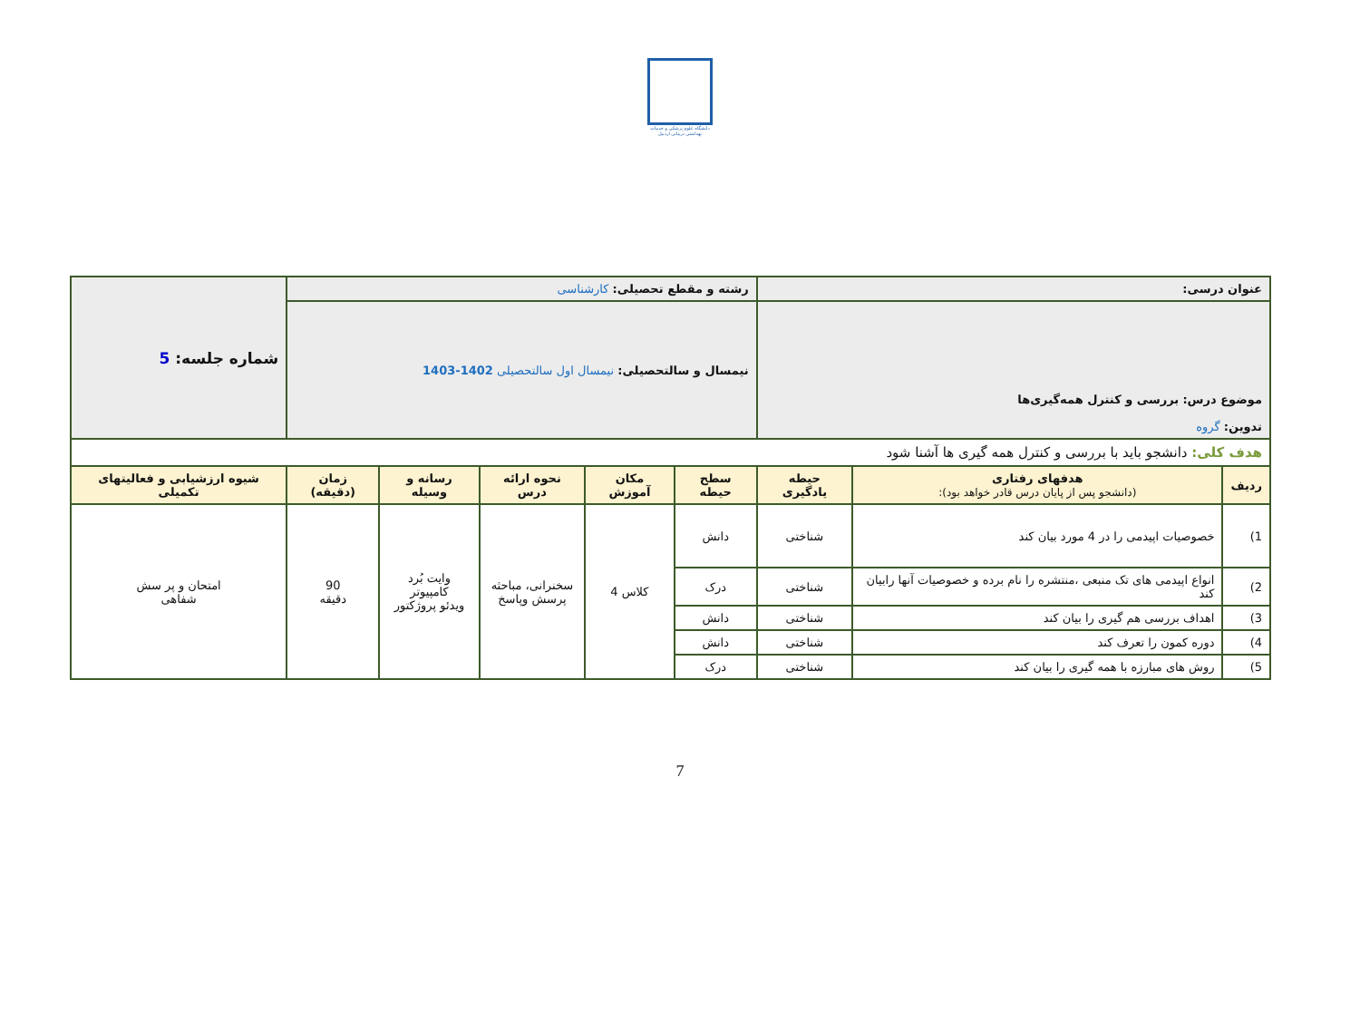دانشگاه علوم پزشکی و خدمات بهداشتی درمانی اردبیل
| عنوان درسی: | | | رشته و مقطع تحصیلی: کارشناسی | | | | | شماره جلسه: 5 |
| موضوع درس: بررسی و کنترل همه‌گیری‌ها تدوین: گروه | | | نیمسال و سالتحصیلی: نیمسال اول سالتحصیلی 1402-1403 | | | | | |
| هدف کلی: دانشجو باید با بررسی و کنترل همه گیری ها آشنا شود | | | | | | | | |
| ردیف | هدفهای رفتاری (دانشجو پس از پایان درس قادر خواهد بود): | حیطه یادگیری | سطح حیطه | مکان آموزش | نحوه ارائه درس | رسانه و وسیله | زمان (دقیقه) | شیوه ارزشیابی و فعالیتهای تکمیلی |
| 1) | خصوصیات اپیدمی را در 4 مورد بیان کند | شناختی | دانش | کلاس 4 | سخنرانی، مباحثه پرسش وپاسخ | وایت بُرد کامپیوتر ویدئو پروژکتور | 90 دقیقه | امتحان و پر سش شفاهی |
| 2) | انواع اپیدمی های تک منبعی ،منتشره را نام برده و خصوصیات آنها رابیان کند | شناختی | درک | | | | | |
| 3) | اهداف بررسی هم گیری را بیان کند | شناختی | دانش | | | | | |
| 4) | دوره کمون را تعرف کند | شناختی | دانش | | | | | |
| 5) | روش های مبارزه با همه گیری را بیان کند | شناختی | درک | | | | | |
7